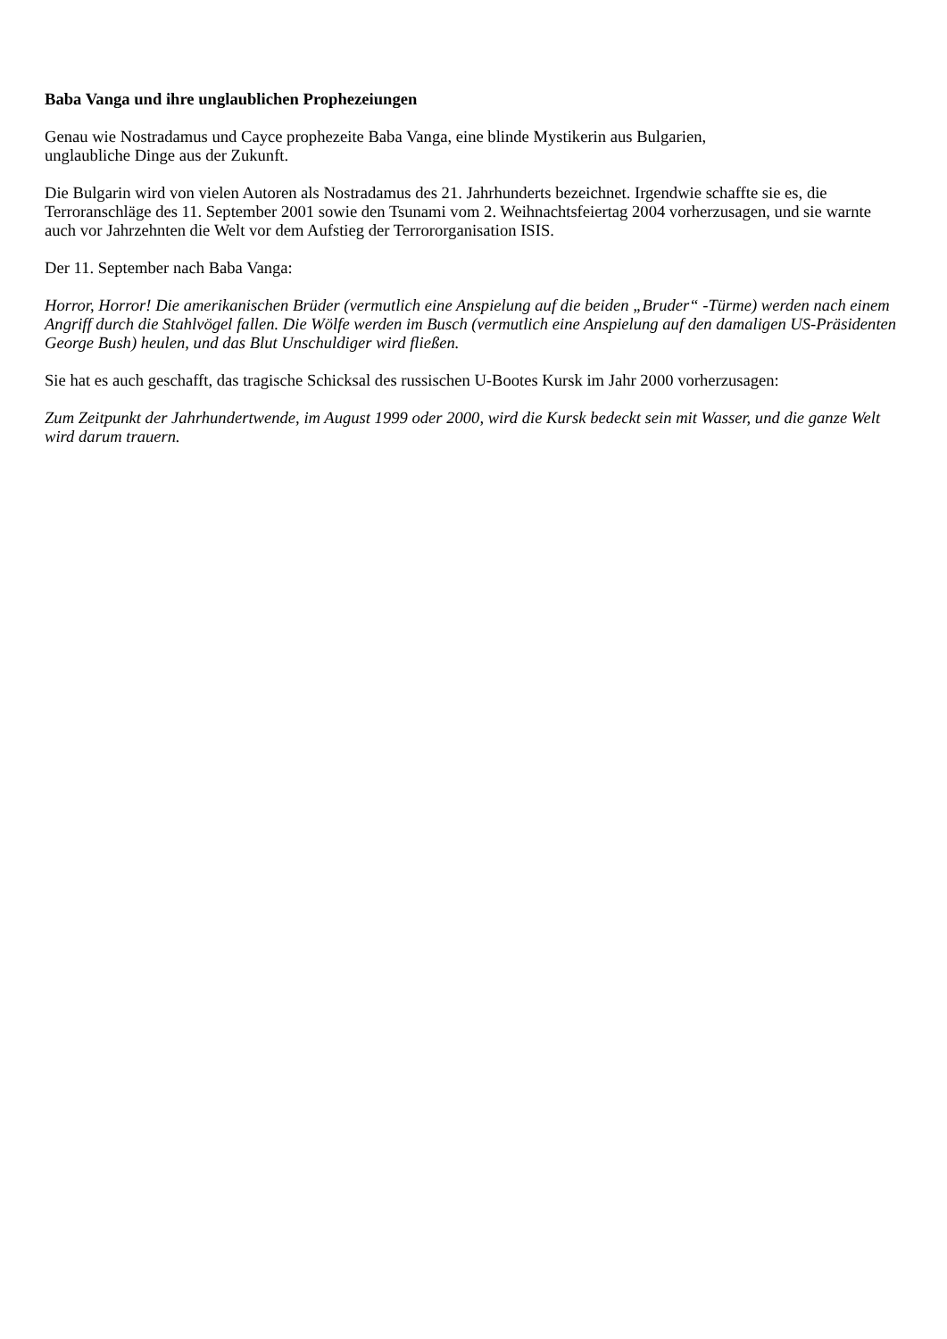Baba Vanga und ihre unglaublichen Prophezeiungen
Genau wie Nostradamus und Cayce prophezeite Baba Vanga, eine blinde Mystikerin aus Bulgarien,
unglaubliche Dinge aus der Zukunft.
Die Bulgarin wird von vielen Autoren als Nostradamus des 21. Jahrhunderts bezeichnet. Irgendwie schaffte sie es, die Terroranschläge des 11. September 2001 sowie den Tsunami vom 2. Weihnachtsfeiertag 2004 vorherzusagen, und sie warnte auch vor Jahrzehnten die Welt vor dem Aufstieg der Terrororganisation ISIS.
Der 11. September nach Baba Vanga:
Horror, Horror! Die amerikanischen Brüder (vermutlich eine Anspielung auf die beiden „Bruder“ -Türme) werden nach einem Angriff durch die Stahlvögel fallen. Die Wölfe werden im Busch (vermutlich eine Anspielung auf den damaligen US-Präsidenten George Bush) heulen, und das Blut Unschuldiger wird fließen.
Sie hat es auch geschafft, das tragische Schicksal des russischen U-Bootes Kursk im Jahr 2000 vorherzusagen:
Zum Zeitpunkt der Jahrhundertwende, im August 1999 oder 2000, wird die Kursk bedeckt sein mit Wasser, und die ganze Welt wird darum trauern.